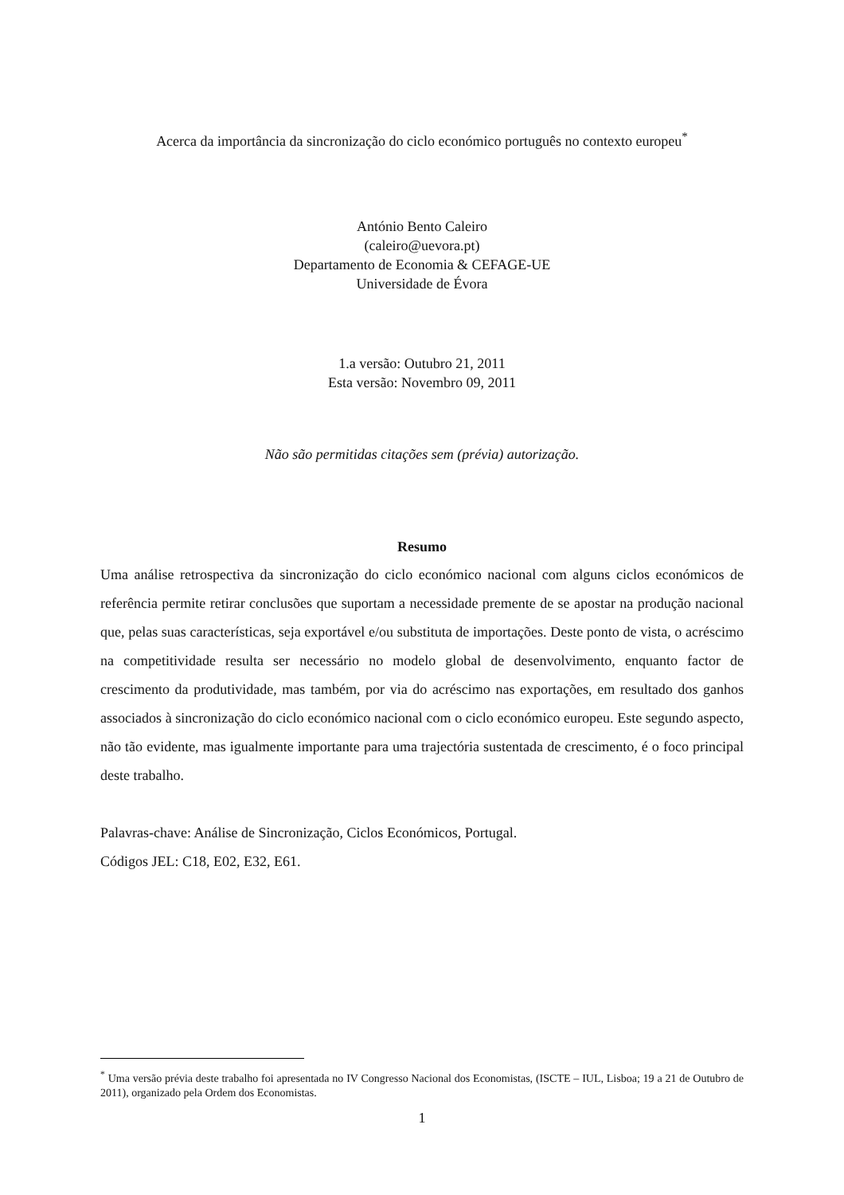Acerca da importância da sincronização do ciclo económico português no contexto europeu<sup>*</sup>
António Bento Caleiro
(caleiro@uevora.pt)
Departamento de Economia & CEFAGE-UE
Universidade de Évora
1.a versão: Outubro 21, 2011
Esta versão: Novembro 09, 2011
Não são permitidas citações sem (prévia) autorização.
Resumo
Uma análise retrospectiva da sincronização do ciclo económico nacional com alguns ciclos económicos de referência permite retirar conclusões que suportam a necessidade premente de se apostar na produção nacional que, pelas suas características, seja exportável e/ou substituta de importações. Deste ponto de vista, o acréscimo na competitividade resulta ser necessário no modelo global de desenvolvimento, enquanto factor de crescimento da produtividade, mas também, por via do acréscimo nas exportações, em resultado dos ganhos associados à sincronização do ciclo económico nacional com o ciclo económico europeu. Este segundo aspecto, não tão evidente, mas igualmente importante para uma trajectória sustentada de crescimento, é o foco principal deste trabalho.
Palavras-chave: Análise de Sincronização, Ciclos Económicos, Portugal.
Códigos JEL: C18, E02, E32, E61.
<sup>*</sup> Uma versão prévia deste trabalho foi apresentada no IV Congresso Nacional dos Economistas, (ISCTE – IUL, Lisboa; 19 a 21 de Outubro de 2011), organizado pela Ordem dos Economistas.
1